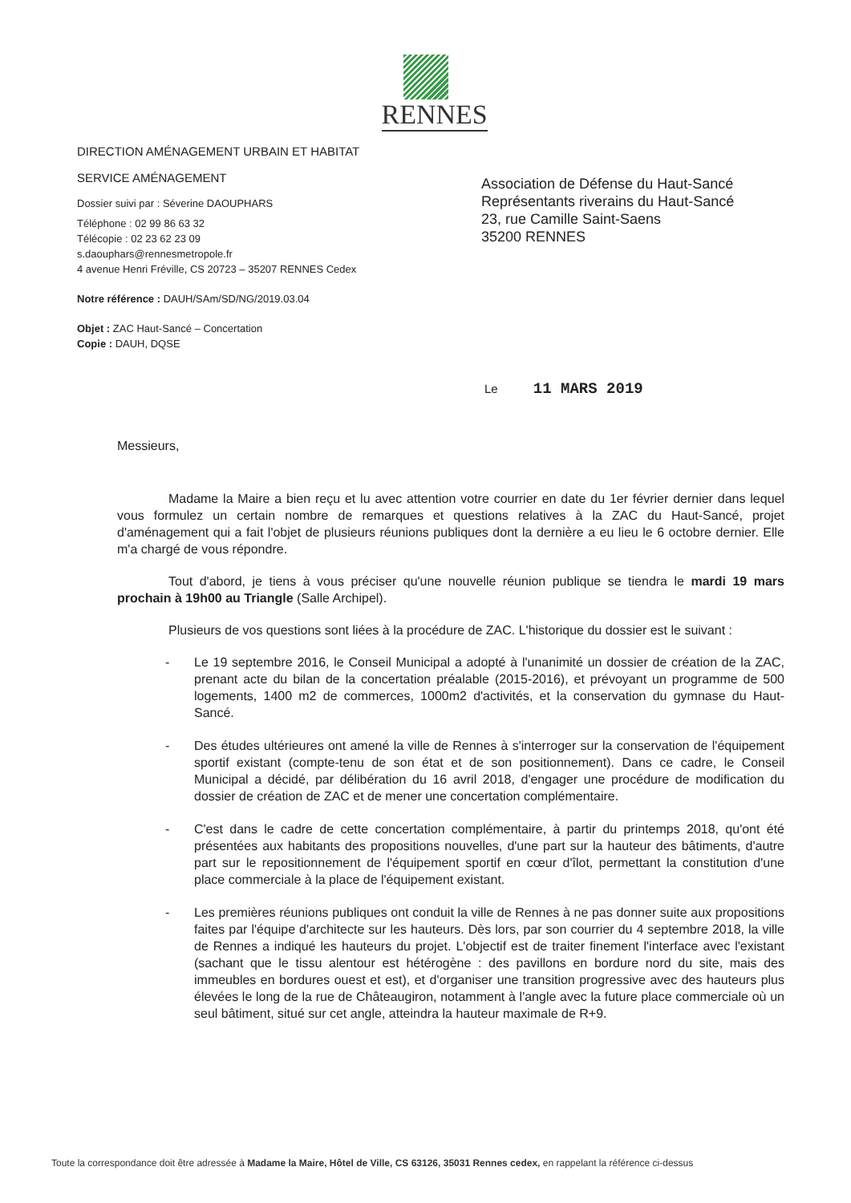RENNES
DIRECTION AMÉNAGEMENT URBAIN ET HABITAT
SERVICE AMÉNAGEMENT
Dossier suivi par : Séverine DAOUPHARS
Téléphone : 02 99 86 63 32
Télécopie : 02 23 62 23 09
s.daouphars@rennesmetropole.fr
4 avenue Henri Fréville, CS 20723 – 35207 RENNES Cedex
Notre référence : DAUH/SAm/SD/NG/2019.03.04
Objet : ZAC Haut-Sancé – Concertation
Copie : DAUH, DQSE
Association de Défense du Haut-Sancé
Représentants riverains du Haut-Sancé
23, rue Camille Saint-Saens
35200 RENNES
Le 11 MARS 2019
Messieurs,
Madame la Maire a bien reçu et lu avec attention votre courrier en date du 1er février dernier dans lequel vous formulez un certain nombre de remarques et questions relatives à la ZAC du Haut-Sancé, projet d'aménagement qui a fait l'objet de plusieurs réunions publiques dont la dernière a eu lieu le 6 octobre dernier. Elle m'a chargé de vous répondre.
Tout d'abord, je tiens à vous préciser qu'une nouvelle réunion publique se tiendra le mardi 19 mars prochain à 19h00 au Triangle (Salle Archipel).
Plusieurs de vos questions sont liées à la procédure de ZAC. L'historique du dossier est le suivant :
- Le 19 septembre 2016, le Conseil Municipal a adopté à l'unanimité un dossier de création de la ZAC, prenant acte du bilan de la concertation préalable (2015-2016), et prévoyant un programme de 500 logements, 1400 m2 de commerces, 1000m2 d'activités, et la conservation du gymnase du Haut-Sancé.
- Des études ultérieures ont amené la ville de Rennes à s'interroger sur la conservation de l'équipement sportif existant (compte-tenu de son état et de son positionnement). Dans ce cadre, le Conseil Municipal a décidé, par délibération du 16 avril 2018, d'engager une procédure de modification du dossier de création de ZAC et de mener une concertation complémentaire.
- C'est dans le cadre de cette concertation complémentaire, à partir du printemps 2018, qu'ont été présentées aux habitants des propositions nouvelles, d'une part sur la hauteur des bâtiments, d'autre part sur le repositionnement de l'équipement sportif en cœur d'îlot, permettant la constitution d'une place commerciale à la place de l'équipement existant.
- Les premières réunions publiques ont conduit la ville de Rennes à ne pas donner suite aux propositions faites par l'équipe d'architecte sur les hauteurs. Dès lors, par son courrier du 4 septembre 2018, la ville de Rennes a indiqué les hauteurs du projet. L'objectif est de traiter finement l'interface avec l'existant (sachant que le tissu alentour est hétérogène : des pavillons en bordure nord du site, mais des immeubles en bordures ouest et est), et d'organiser une transition progressive avec des hauteurs plus élevées le long de la rue de Châteaugiron, notamment à l'angle avec la future place commerciale où un seul bâtiment, situé sur cet angle, atteindra la hauteur maximale de R+9.
Toute la correspondance doit être adressée à Madame la Maire, Hôtel de Ville, CS 63126, 35031 Rennes cedex, en rappelant la référence ci-dessus